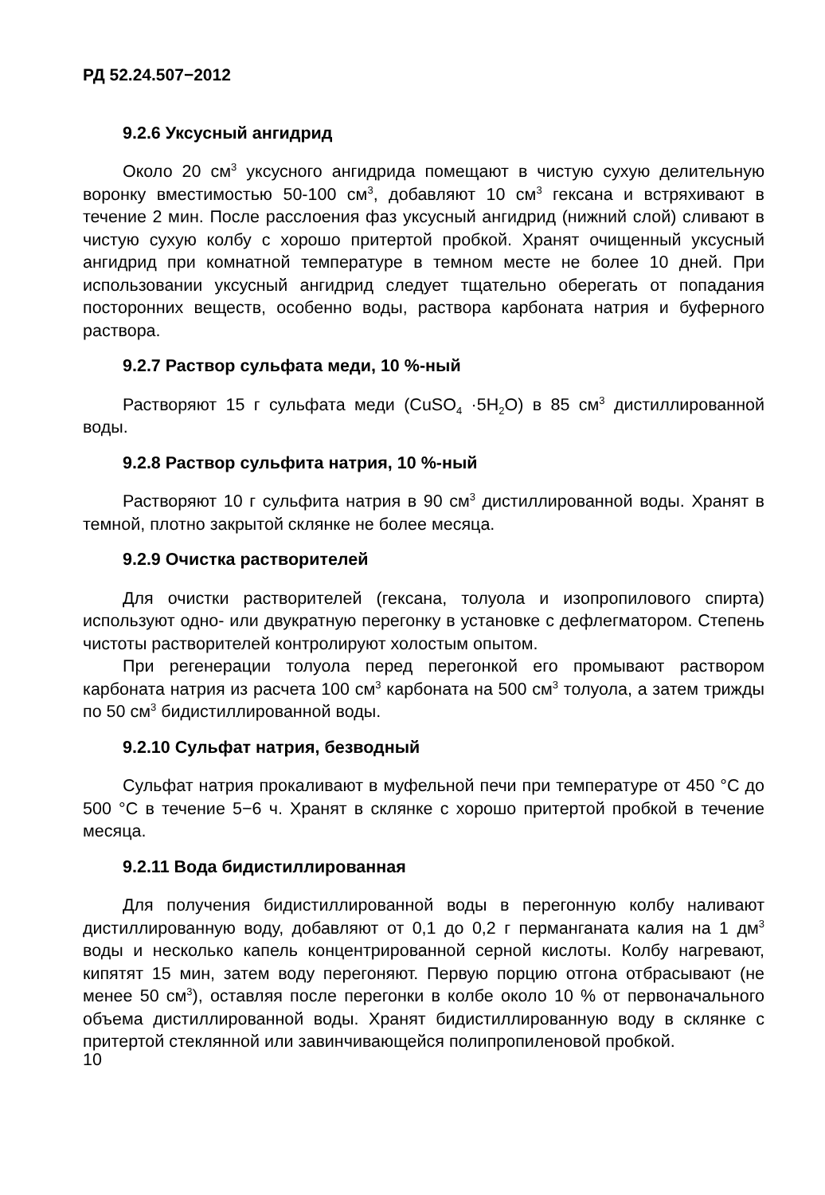РД 52.24.507−2012
9.2.6 Уксусный ангидрид
Около 20 см<sup>3</sup> уксусного ангидрида помещают в чистую сухую делительную воронку вместимостью 50-100 см<sup>3</sup>, добавляют 10 см<sup>3</sup> гексана и встряхивают в течение 2 мин. После расслоения фаз уксусный ангидрид (нижний слой) сливают в чистую сухую колбу с хорошо притертой пробкой. Хранят очищенный уксусный ангидрид при комнатной температуре в темном месте не более 10 дней. При использовании уксусный ангидрид следует тщательно оберегать от попадания посторонних веществ, особенно воды, раствора карбоната натрия и буферного раствора.
9.2.7 Раствор сульфата меди, 10 %-ный
Растворяют 15 г сульфата меди (CuSO<sub>4</sub> ·5H<sub>2</sub>O) в 85 см<sup>3</sup> дистиллированной воды.
9.2.8 Раствор сульфита натрия, 10 %-ный
Растворяют 10 г сульфита натрия в 90 см<sup>3</sup> дистиллированной воды. Хранят в темной, плотно закрытой склянке не более месяца.
9.2.9 Очистка растворителей
Для очистки растворителей (гексана, толуола и изопропилового спирта) используют одно- или двукратную перегонку в установке с дефлегматором. Степень чистоты растворителей контролируют холостым опытом.
При регенерации толуола перед перегонкой его промывают раствором карбоната натрия из расчета 100 см<sup>3</sup> карбоната на 500 см<sup>3</sup> толуола, а затем трижды по 50 см<sup>3</sup> бидистиллированной воды.
9.2.10 Сульфат натрия, безводный
Сульфат натрия прокаливают в муфельной печи при температуре от 450 °С до 500 °С в течение 5−6 ч. Хранят в склянке с хорошо притертой пробкой в течение месяца.
9.2.11 Вода бидистиллированная
Для получения бидистиллированной воды в перегонную колбу наливают дистиллированную воду, добавляют от 0,1 до 0,2 г перманганата калия на 1 дм<sup>3</sup> воды и несколько капель концентрированной серной кислоты. Колбу нагревают, кипятят 15 мин, затем воду перегоняют. Первую порцию отгона отбрасывают (не менее 50 см<sup>3</sup>), оставляя после перегонки в колбе около 10 % от первоначального объема дистиллированной воды. Хранят бидистиллированную воду в склянке с притертой стеклянной или завинчивающейся полипропиленовой пробкой.
10